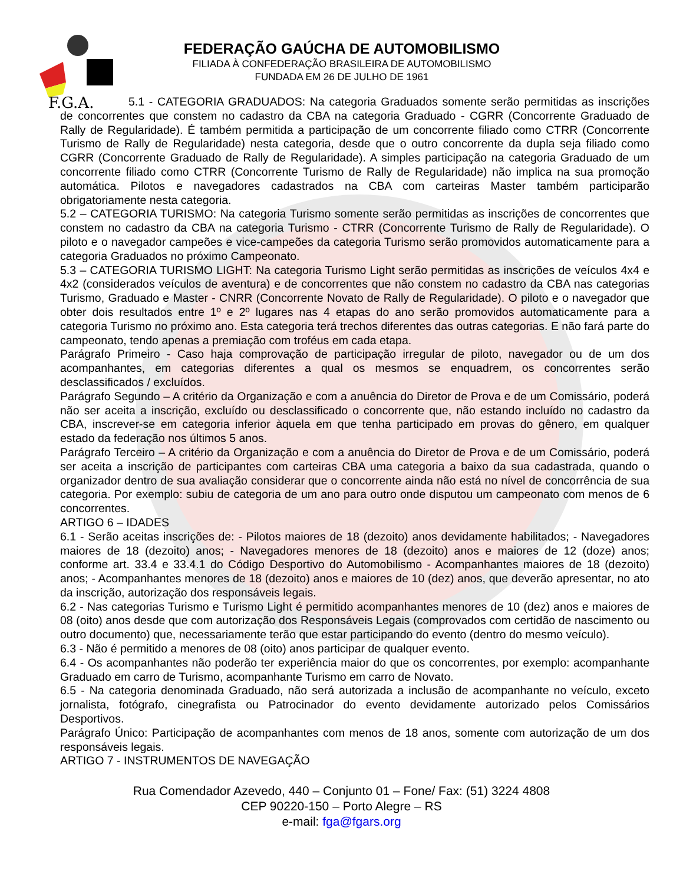F.G.A.
FEDERAÇÃO GAÚCHA DE AUTOMOBILISMO
FILIADA À CONFEDERAÇÃO BRASILEIRA DE AUTOMOBILISMO
FUNDADA EM 26 DE JULHO DE 1961
5.1 - CATEGORIA GRADUADOS: Na categoria Graduados somente serão permitidas as inscrições de concorrentes que constem no cadastro da CBA na categoria Graduado - CGRR (Concorrente Graduado de Rally de Regularidade). É também permitida a participação de um concorrente filiado como CTRR (Concorrente Turismo de Rally de Regularidade) nesta categoria, desde que o outro concorrente da dupla seja filiado como CGRR (Concorrente Graduado de Rally de Regularidade). A simples participação na categoria Graduado de um concorrente filiado como CTRR (Concorrente Turismo de Rally de Regularidade) não implica na sua promoção automática. Pilotos e navegadores cadastrados na CBA com carteiras Master também participarão obrigatoriamente nesta categoria.
5.2 – CATEGORIA TURISMO: Na categoria Turismo somente serão permitidas as inscrições de concorrentes que constem no cadastro da CBA na categoria Turismo - CTRR (Concorrente Turismo de Rally de Regularidade). O piloto e o navegador campeões e vice-campeões da categoria Turismo serão promovidos automaticamente para a categoria Graduados no próximo Campeonato.
5.3 – CATEGORIA TURISMO LIGHT: Na categoria Turismo Light serão permitidas as inscrições de veículos 4x4 e 4x2 (considerados veículos de aventura) e de concorrentes que não constem no cadastro da CBA nas categorias Turismo, Graduado e Master - CNRR (Concorrente Novato de Rally de Regularidade). O piloto e o navegador que obter dois resultados entre 1º e 2º lugares nas 4 etapas do ano serão promovidos automaticamente para a categoria Turismo no próximo ano. Esta categoria terá trechos diferentes das outras categorias. E não fará parte do campeonato, tendo apenas a premiação com troféus em cada etapa.
Parágrafo Primeiro - Caso haja comprovação de participação irregular de piloto, navegador ou de um dos acompanhantes, em categorias diferentes a qual os mesmos se enquadrem, os concorrentes serão desclassificados / excluídos.
Parágrafo Segundo – A critério da Organização e com a anuência do Diretor de Prova e de um Comissário, poderá não ser aceita a inscrição, excluído ou desclassificado o concorrente que, não estando incluído no cadastro da CBA, inscrever-se em categoria inferior àquela em que tenha participado em provas do gênero, em qualquer estado da federação nos últimos 5 anos.
Parágrafo Terceiro – A critério da Organização e com a anuência do Diretor de Prova e de um Comissário, poderá ser aceita a inscrição de participantes com carteiras CBA uma categoria a baixo da sua cadastrada, quando o organizador dentro de sua avaliação considerar que o concorrente ainda não está no nível de concorrência de sua categoria. Por exemplo: subiu de categoria de um ano para outro onde disputou um campeonato com menos de 6 concorrentes.
ARTIGO 6 – IDADES
6.1 - Serão aceitas inscrições de: - Pilotos maiores de 18 (dezoito) anos devidamente habilitados; - Navegadores maiores de 18 (dezoito) anos; - Navegadores menores de 18 (dezoito) anos e maiores de 12 (doze) anos; conforme art. 33.4 e 33.4.1 do Código Desportivo do Automobilismo - Acompanhantes maiores de 18 (dezoito) anos; - Acompanhantes menores de 18 (dezoito) anos e maiores de 10 (dez) anos, que deverão apresentar, no ato da inscrição, autorização dos responsáveis legais.
6.2 - Nas categorias Turismo e Turismo Light é permitido acompanhantes menores de 10 (dez) anos e maiores de 08 (oito) anos desde que com autorização dos Responsáveis Legais (comprovados com certidão de nascimento ou outro documento) que, necessariamente terão que estar participando do evento (dentro do mesmo veículo).
6.3 - Não é permitido a menores de 08 (oito) anos participar de qualquer evento.
6.4 - Os acompanhantes não poderão ter experiência maior do que os concorrentes, por exemplo: acompanhante Graduado em carro de Turismo, acompanhante Turismo em carro de Novato.
6.5 - Na categoria denominada Graduado, não será autorizada a inclusão de acompanhante no veículo, exceto jornalista, fotógrafo, cinegrafista ou Patrocinador do evento devidamente autorizado pelos Comissários Desportivos.
Parágrafo Único: Participação de acompanhantes com menos de 18 anos, somente com autorização de um dos responsáveis legais.
ARTIGO 7 - INSTRUMENTOS DE NAVEGAÇÃO
Rua Comendador Azevedo, 440 – Conjunto 01 – Fone/ Fax: (51) 3224 4808
CEP 90220-150 – Porto Alegre – RS
e-mail: fga@fgars.org